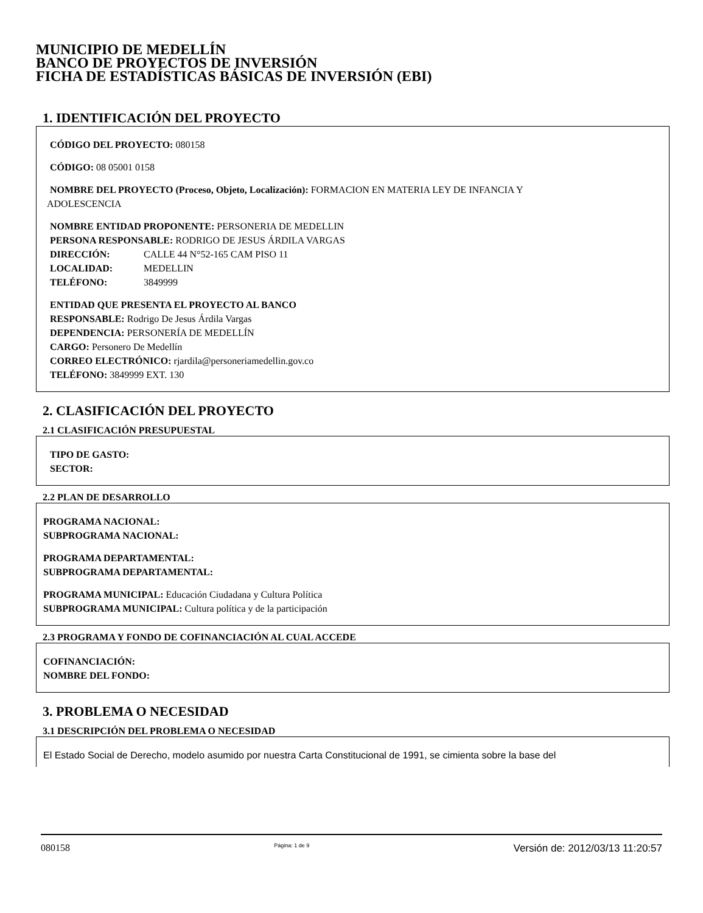MUNICIPIO DE MEDELLÍN
BANCO DE PROYECTOS DE INVERSIÓN
FICHA DE ESTADÍSTICAS BÁSICAS DE INVERSIÓN (EBI)
1. IDENTIFICACIÓN DEL PROYECTO
CÓDIGO DEL PROYECTO: 080158
CÓDIGO: 08 05001 0158
NOMBRE DEL PROYECTO (Proceso, Objeto, Localización): FORMACION EN MATERIA LEY DE INFANCIA Y
ADOLESCENCIA
NOMBRE ENTIDAD PROPONENTE: PERSONERIA DE MEDELLIN
PERSONA RESPONSABLE: RODRIGO DE JESUS ÁRDILA VARGAS
DIRECCIÓN: CALLE 44 N°52-165 CAM PISO 11
LOCALIDAD: MEDELLIN
TELÉFONO: 3849999
ENTIDAD QUE PRESENTA EL PROYECTO AL BANCO
RESPONSABLE: Rodrigo De Jesus Árdila Vargas
DEPENDENCIA: PERSONERÍA DE MEDELLÍN
CARGO: Personero De Medellín
CORREO ELECTRÓNICO: rjardila@personeriamedellin.gov.co
TELÉFONO: 3849999 EXT. 130
2. CLASIFICACIÓN DEL PROYECTO
2.1 CLASIFICACIÓN PRESUPUESTAL
TIPO DE GASTO:
SECTOR:
2.2 PLAN DE DESARROLLO
PROGRAMA NACIONAL:
SUBPROGRAMA NACIONAL:
PROGRAMA DEPARTAMENTAL:
SUBPROGRAMA DEPARTAMENTAL:
PROGRAMA MUNICIPAL: Educación Ciudadana y Cultura Política
SUBPROGRAMA MUNICIPAL: Cultura política y de la participación
2.3 PROGRAMA Y FONDO DE COFINANCIACIÓN AL CUAL ACCEDE
COFINANCIACIÓN:
NOMBRE DEL FONDO:
3. PROBLEMA O NECESIDAD
3.1 DESCRIPCIÓN DEL PROBLEMA O NECESIDAD
El Estado Social de Derecho, modelo asumido por nuestra Carta Constitucional de 1991, se cimienta sobre la base del
080158 Página: 1 de 9 Versión de: 2012/03/13 11:20:57